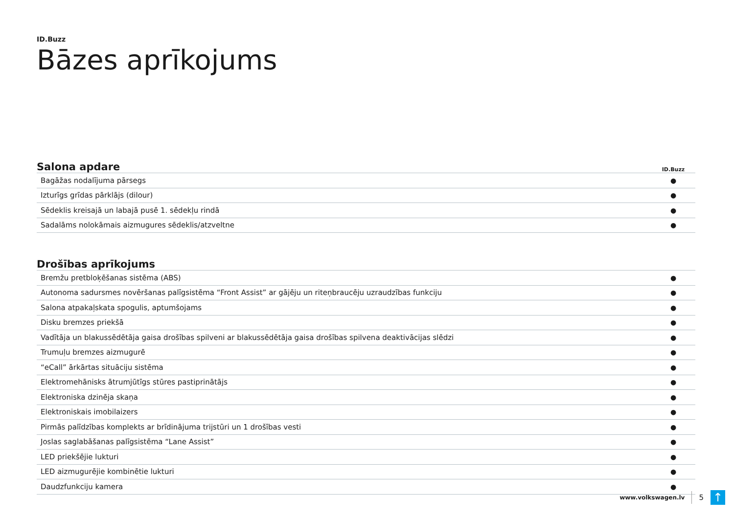ID.Buzz
Bāzes aprīkojums
| Salona apdare | ID.Buzz |
| --- | --- |
| Bagāžas nodalījuma pārsegs | ● |
| Izturīgs grīdas pārklājs (dilour) | ● |
| Sēdeklis kreisajā un labajā pusē 1. sēdekļu rindā | ● |
| Sadalāms nolokāmais aizmugures sēdeklis/atzveltne | ● |
| Drošības aprīkojums | |
| --- | --- |
| Bremžu pretbloķēšanas sistēma (ABS) | ● |
| Autonoma sadursmes novēršanas palīgsistēma “Front Assist” ar gājēju un riteņbraucēju uzraudzības funkciju | ● |
| Salona atpakaļskata spogulis, aptumšojams | ● |
| Disku bremzes priekšā | ● |
| Vadītāja un blakussēdētāja gaisa drošības spilveni ar blakussēdētāja gaisa drošības spilvena deaktivācijas slēdzi | ● |
| Trumuļu bremzes aizmugurē | ● |
| “eCall” ārkārtas situāciju sistēma | ● |
| Elektromehānisks ātrumjūtīgs stūres pastiprinātājs | ● |
| Elektroniska dzinēja skaņa | ● |
| Elektroniskais imobilaizers | ● |
| Pirmās palīdzības komplekts ar brīdinājuma trijstūri un 1 drošības vesti | ● |
| Joslas saglabāšanas palīgsistēma “Lane Assist” | ● |
| LED priekšējie lukturi | ● |
| LED aizmugurējie kombinētie lukturi | ● |
| Daudzfunkciju kamera | ● |
www.volkswagen.lv 5 ↑